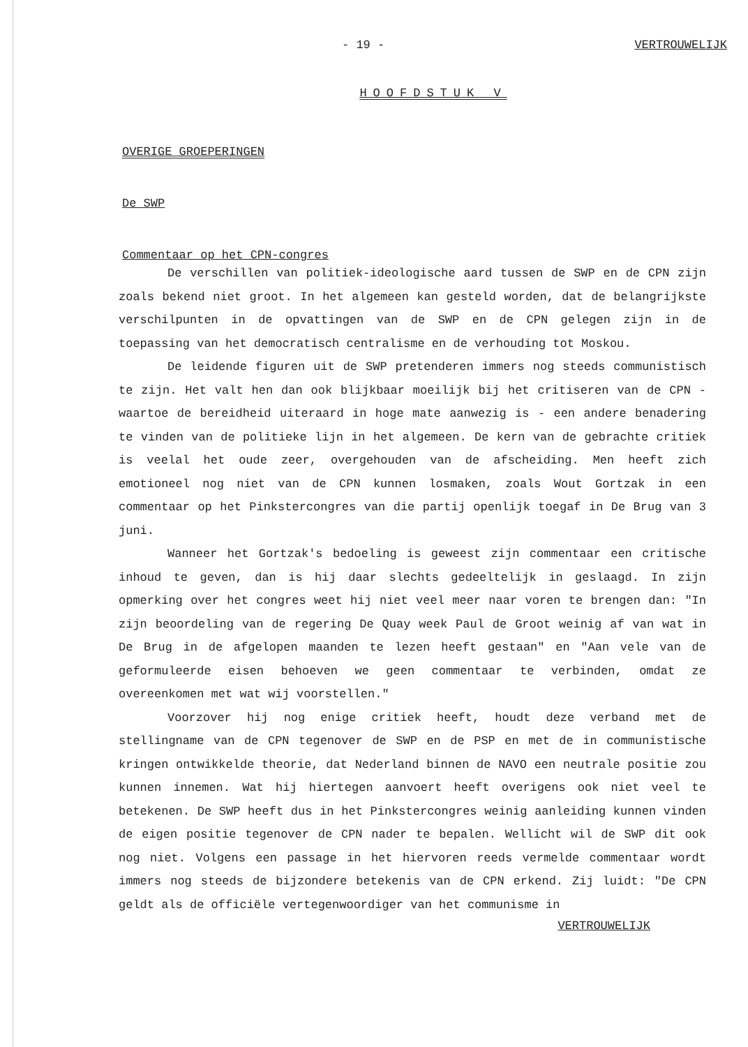- 19 - VERTROUWELIJK
HOOFDSTUK V
OVERIGE GROEPERINGEN
De SWP
Commentaar op het CPN-congres
De verschillen van politiek-ideologische aard tussen de SWP en de CPN zijn zoals bekend niet groot. In het algemeen kan gesteld worden, dat de belangrijkste verschilpunten in de opvattingen van de SWP en de CPN gelegen zijn in de toepassing van het democratisch centralisme en de verhouding tot Moskou.
De leidende figuren uit de SWP pretenderen immers nog steeds communistisch te zijn. Het valt hen dan ook blijkbaar moeilijk bij het critiseren van de CPN - waartoe de bereidheid uiteraard in hoge mate aanwezig is - een andere benadering te vinden van de politieke lijn in het algemeen. De kern van de gebrachte critiek is veelal het oude zeer, overgehouden van de afscheiding. Men heeft zich emotioneel nog niet van de CPN kunnen losmaken, zoals Wout Gortzak in een commentaar op het Pinkstercongres van die partij openlijk toegaf in De Brug van 3 juni.
Wanneer het Gortzak's bedoeling is geweest zijn commentaar een critische inhoud te geven, dan is hij daar slechts gedeeltelijk in geslaagd. In zijn opmerking over het congres weet hij niet veel meer naar voren te brengen dan: "In zijn beoordeling van de regering De Quay week Paul de Groot weinig af van wat in De Brug in de afgelopen maanden te lezen heeft gestaan" en "Aan vele van de geformuleerde eisen behoeven we geen commentaar te verbinden, omdat ze overeenkomen met wat wij voorstellen."
Voorzover hij nog enige critiek heeft, houdt deze verband met de stellingname van de CPN tegenover de SWP en de PSP en met de in communistische kringen ontwikkelde theorie, dat Nederland binnen de NAVO een neutrale positie zou kunnen innemen. Wat hij hiertegen aanvoert heeft overigens ook niet veel te betekenen. De SWP heeft dus in het Pinkstercongres weinig aanleiding kunnen vinden de eigen positie tegenover de CPN nader te bepalen. Wellicht wil de SWP dit ook nog niet. Volgens een passage in het hiervoren reeds vermelde commentaar wordt immers nog steeds de bijzondere betekenis van de CPN erkend. Zij luidt: "De CPN geldt als de officiële vertegenwoordiger van het communisme in
VERTROUWELIJK